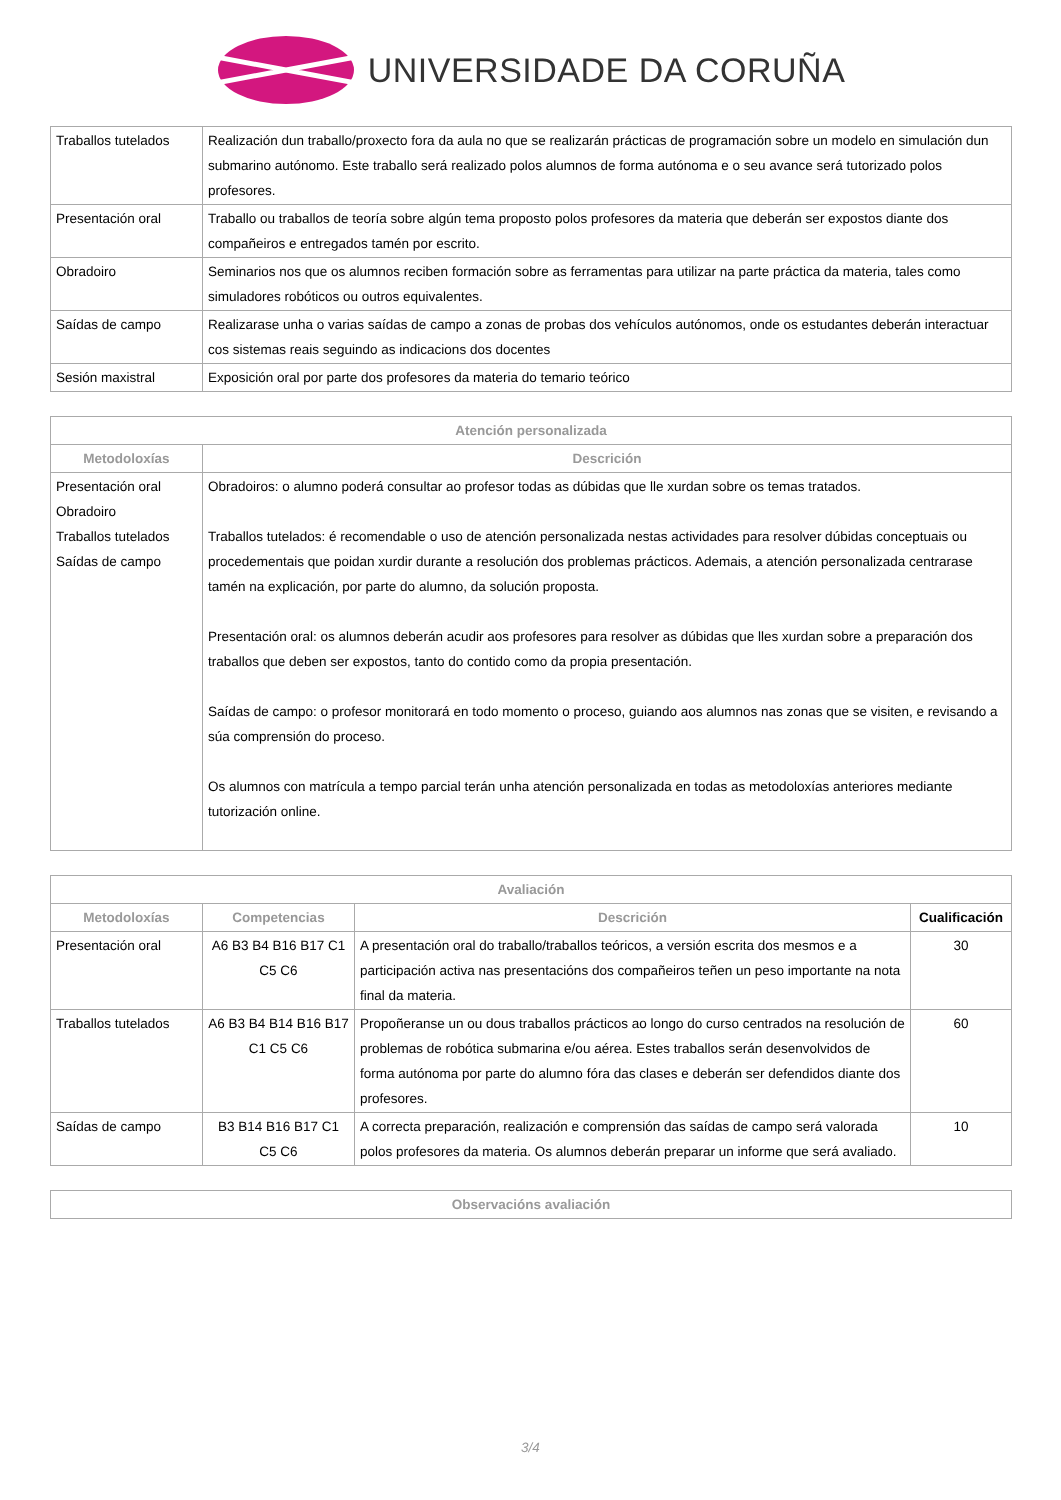UNIVERSIDADE DA CORUÑA
| Traballos tutelados | Realización dun traballo/proxecto fora da aula no que se realizarán prácticas de programación sobre un modelo en simulación dun submarino autónomo. Este traballo será realizado polos alumnos de forma autónoma e o seu avance será tutorizado polos profesores. |
| Presentación oral | Traballo ou traballos de teoría sobre algún tema proposto polos profesores da materia que deberán ser expostos diante dos compañeiros e entregados tamén por escrito. |
| Obradoiro | Seminarios nos que os alumnos reciben formación sobre as ferramentas para utilizar na parte práctica da materia, tales como simuladores robóticos ou outros equivalentes. |
| Saídas de campo | Realizarase unha o varias saídas de campo a zonas de probas dos vehículos autónomos, onde os estudantes deberán interactuar cos sistemas reais seguindo as indicacions dos docentes |
| Sesión maxistral | Exposición oral por parte dos profesores da materia do temario teórico |
| Atención personalizada | |
| --- | --- |
| Metodoloxías | Descrición |
| Presentación oral Obradoiro Traballos tutelados Saídas de campo | Obradoiros: o alumno poderá consultar ao profesor todas as dúbidas que lle xurdan sobre os temas tratados. Traballos tutelados: é recomendable o uso de atención personalizada nestas actividades para resolver dúbidas conceptuais ou procedementais que poidan xurdir durante a resolución dos problemas prácticos. Ademais, a atención personalizada centrarase tamén na explicación, por parte do alumno, da solución proposta. Presentación oral: os alumnos deberán acudir aos profesores para resolver as dúbidas que lles xurdan sobre a preparación dos traballos que deben ser expostos, tanto do contido como da propia presentación. Saídas de campo: o profesor monitorará en todo momento o proceso, guiando aos alumnos nas zonas que se visiten, e revisando a súa comprensión do proceso. Os alumnos con matrícula a tempo parcial terán unha atención personalizada en todas as metodoloxías anteriores mediante tutorización online. |
| Avaliación | | | |
| --- | --- | --- | --- |
| Metodoloxías | Competencias | Descrición | Cualificación |
| Presentación oral | A6 B3 B4 B16 B17 C1 C5 C6 | A presentación oral do traballo/traballos teóricos, a versión escrita dos mesmos e a participación activa nas presentacións dos compañeiros teñen un peso importante na nota final da materia. | 30 |
| Traballos tutelados | A6 B3 B4 B14 B16 B17 C1 C5 C6 | Propoñeranse un ou dous traballos prácticos ao longo do curso centrados na resolución de problemas de robótica submarina e/ou aérea. Estes traballos serán desenvolvidos de forma autónoma por parte do alumno fóra das clases e deberán ser defendidos diante dos profesores. | 60 |
| Saídas de campo | B3 B14 B16 B17 C1 C5 C6 | A correcta preparación, realización e comprensión das saídas de campo será valorada polos profesores da materia. Os alumnos deberán preparar un informe que será avaliado. | 10 |
| Observacións avaliación |
| --- |
3/4